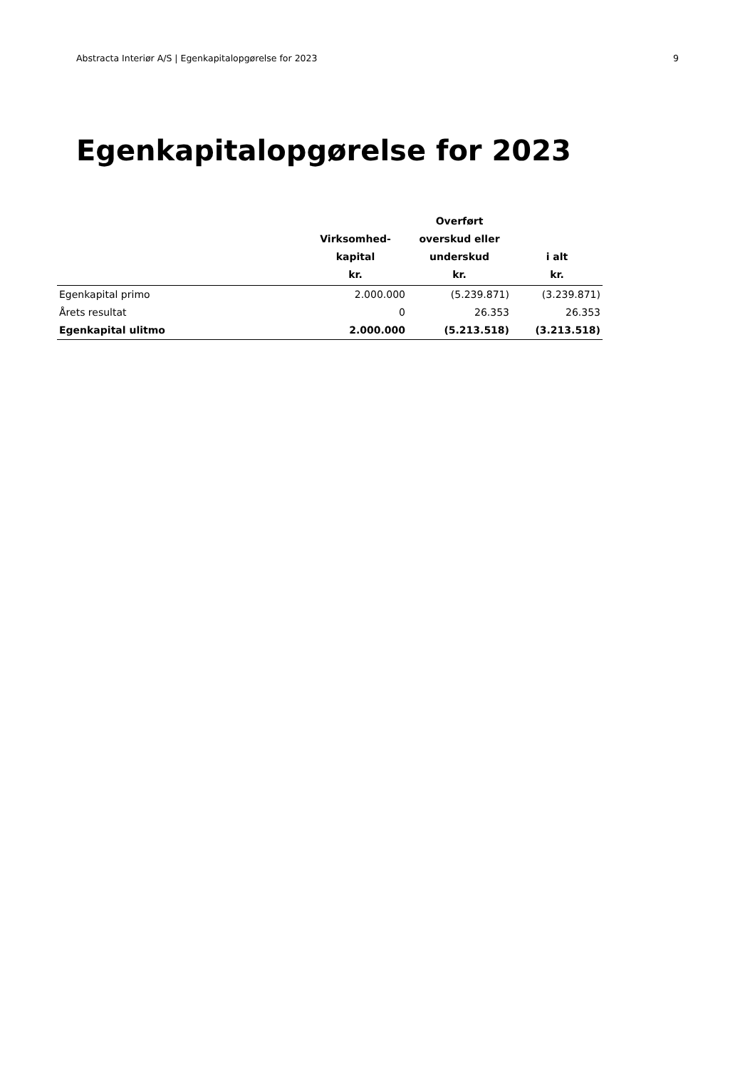Abstracta Interiør A/S | Egenkapitalopgørelse for 2023 9
Egenkapitalopgørelse for 2023
| | Virksomhed- kapital kr. | Overført overskud eller underskud kr. | i alt kr. |
| --- | --- | --- | --- |
| Egenkapital primo | 2.000.000 | (5.239.871) | (3.239.871) |
| Årets resultat | 0 | 26.353 | 26.353 |
| Egenkapital ulitmo | 2.000.000 | (5.213.518) | (3.213.518) |